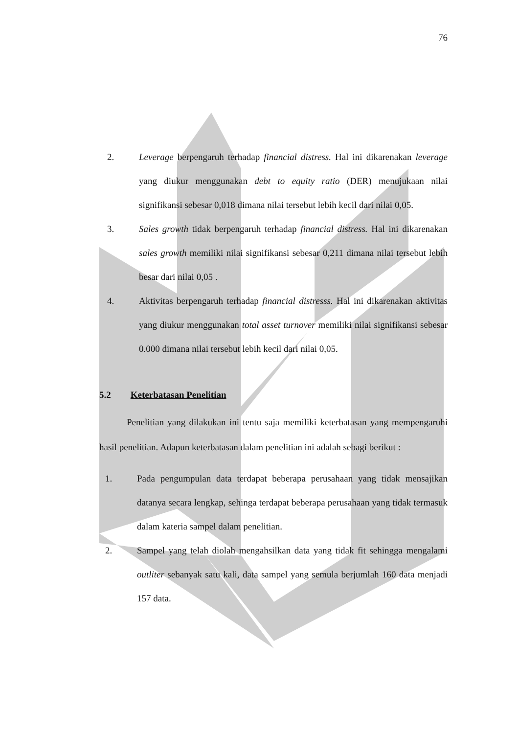76
2. Leverage berpengaruh terhadap financial distress. Hal ini dikarenakan leverage yang diukur menggunakan debt to equity ratio (DER) menujukaan nilai signifikansi sebesar 0,018 dimana nilai tersebut lebih kecil dari nilai 0,05.
3. Sales growth tidak berpengaruh terhadap financial distress. Hal ini dikarenakan sales growth memiliki nilai signifikansi sebesar 0,211 dimana nilai tersebut lebih besar dari nilai 0,05 .
4. Aktivitas berpengaruh terhadap financial distresss. Hal ini dikarenakan aktivitas yang diukur menggunakan total asset turnover memiliki nilai signifikansi sebesar 0.000 dimana nilai tersebut lebih kecil dari nilai 0,05.
5.2 Keterbatasan Penelitian
Penelitian yang dilakukan ini tentu saja memiliki keterbatasan yang mempengaruhi hasil penelitian. Adapun keterbatasan dalam penelitian ini adalah sebagi berikut :
1. Pada pengumpulan data terdapat beberapa perusahaan yang tidak mensajikan datanya secara lengkap, sehinga terdapat beberapa perusahaan yang tidak termasuk dalam kateria sampel dalam penelitian.
2. Sampel yang telah diolah mengahsilkan data yang tidak fit sehingga mengalami outliter sebanyak satu kali, data sampel yang semula berjumlah 160 data menjadi 157 data.